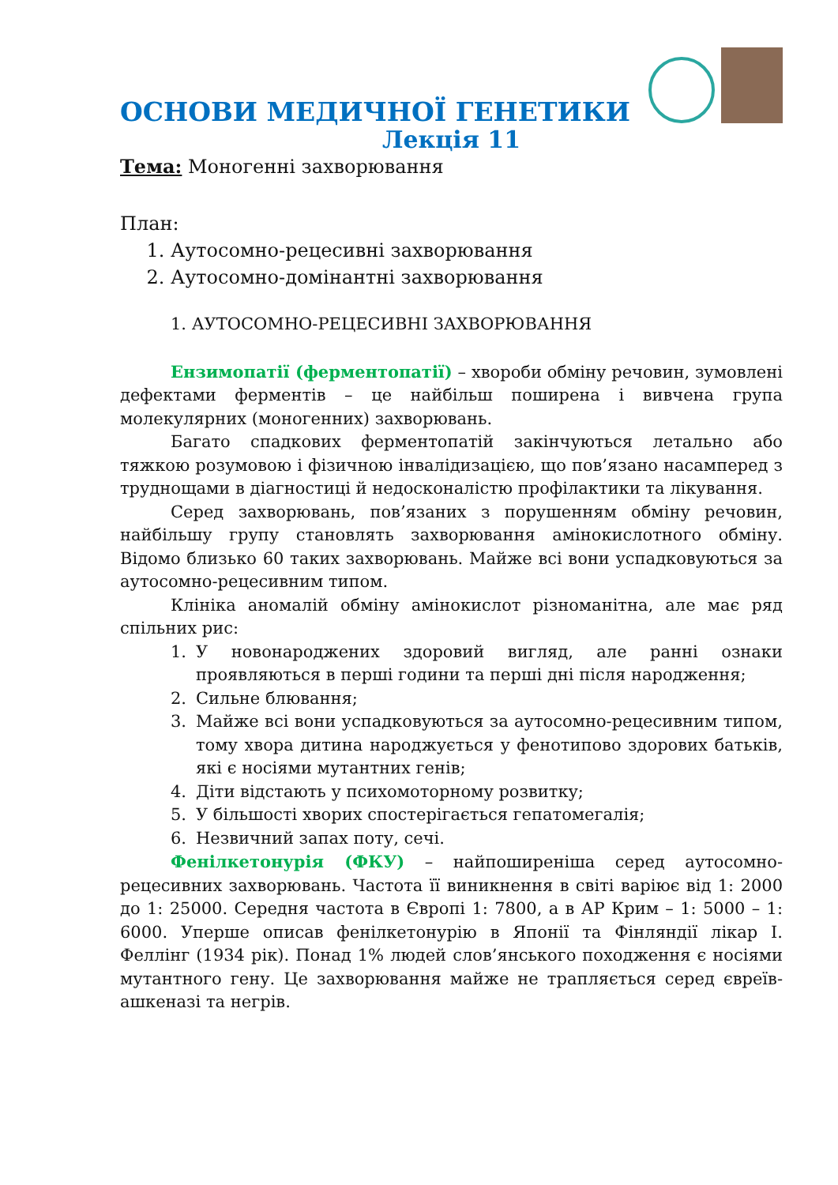ОСНОВИ МЕДИЧНОЇ ГЕНЕТИКИ
Лекція 11
Тема: Моногенні захворювання
План:
1. Аутосомно-рецесивні захворювання
2. Аутосомно-домінантні захворювання
1. АУТОСОМНО-РЕЦЕСИВНІ ЗАХВОРЮВАННЯ
Ензимопатії (ферментопатії) – хвороби обміну речовин, зумовлені дефектами ферментів – це найбільш поширена і вивчена група молекулярних (моногенних) захворювань.
Багато спадкових ферментопатій закінчуються летально або тяжкою розумовою і фізичною інвалідизацією, що пов’язано насамперед з труднощами в діагностиці й недосконалістю профілактики та лікування.
Серед захворювань, пов’язаних з порушенням обміну речовин, найбільшу групу становлять захворювання амінокислотного обміну. Відомо близько 60 таких захворювань. Майже всі вони успадковуються за аутосомно-рецесивним типом.
Клініка аномалій обміну амінокислот різноманітна, але має ряд спільних рис:
1. У новонароджених здоровий вигляд, але ранні ознаки проявляються в перші години та перші дні після народження;
2. Сильне блювання;
3. Майже всі вони успадковуються за аутосомно-рецесивним типом, тому хвора дитина народжується у фенотипово здорових батьків, які є носіями мутантних генів;
4. Діти відстають у психомоторному розвитку;
5. У більшості хворих спостерігається гепатомегалія;
6. Незвичний запах поту, сечі.
Фенілкетонурія (ФКУ) – найпоширеніша серед аутосомно-рецесивних захворювань. Частота її виникнення в світі варіює від 1: 2000 до 1: 25000. Середня частота в Європі 1: 7800, а в АР Крим – 1: 5000 – 1: 6000. Уперше описав фенілкетонурію в Японії та Фінляндії лікар І. Феллінг (1934 рік). Понад 1% людей слов’янського походження є носіями мутантного гену. Це захворювання майже не трапляється серед євреїв-ашкеназі та негрів.